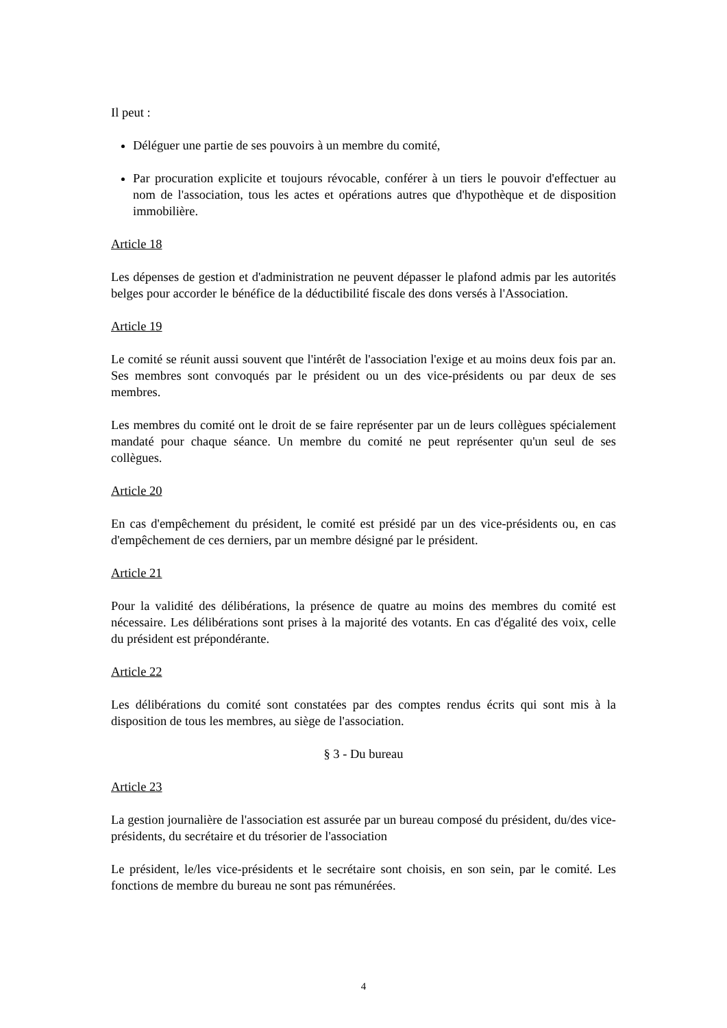Il peut :
Déléguer une partie de ses pouvoirs à un membre du comité,
Par procuration explicite et toujours révocable, conférer à un tiers le pouvoir d'effectuer au nom de l'association, tous les actes et opérations autres que d'hypothèque et de disposition immobilière.
Article 18
Les dépenses de gestion et d'administration ne peuvent dépasser le plafond admis par les autorités belges pour accorder le bénéfice de la déductibilité fiscale des dons versés à l'Association.
Article 19
Le comité se réunit aussi souvent que l'intérêt de l'association l'exige et au moins deux fois par an. Ses membres sont convoqués par le président ou un des vice-présidents ou par deux de ses membres.
Les membres du comité ont le droit de se faire représenter par un de leurs collègues spécialement mandaté pour chaque séance. Un membre du comité ne peut représenter qu'un seul de ses collègues.
Article 20
En cas d'empêchement du président, le comité est présidé par un des vice-présidents ou, en cas d'empêchement de ces derniers, par un membre désigné par le président.
Article 21
Pour la validité des délibérations, la présence de quatre au moins des membres du comité est nécessaire. Les délibérations sont prises à la majorité des votants. En cas d'égalité des voix, celle du président est prépondérante.
Article 22
Les délibérations du comité sont constatées par des comptes rendus écrits qui sont mis à la disposition de tous les membres, au siège de l'association.
§ 3 - Du bureau
Article 23
La gestion journalière de l'association est assurée par un bureau composé du président, du/des vice-présidents, du secrétaire et du trésorier de l'association
Le président, le/les vice-présidents et le secrétaire sont choisis, en son sein, par le comité. Les fonctions de membre du bureau ne sont pas rémunérées.
4